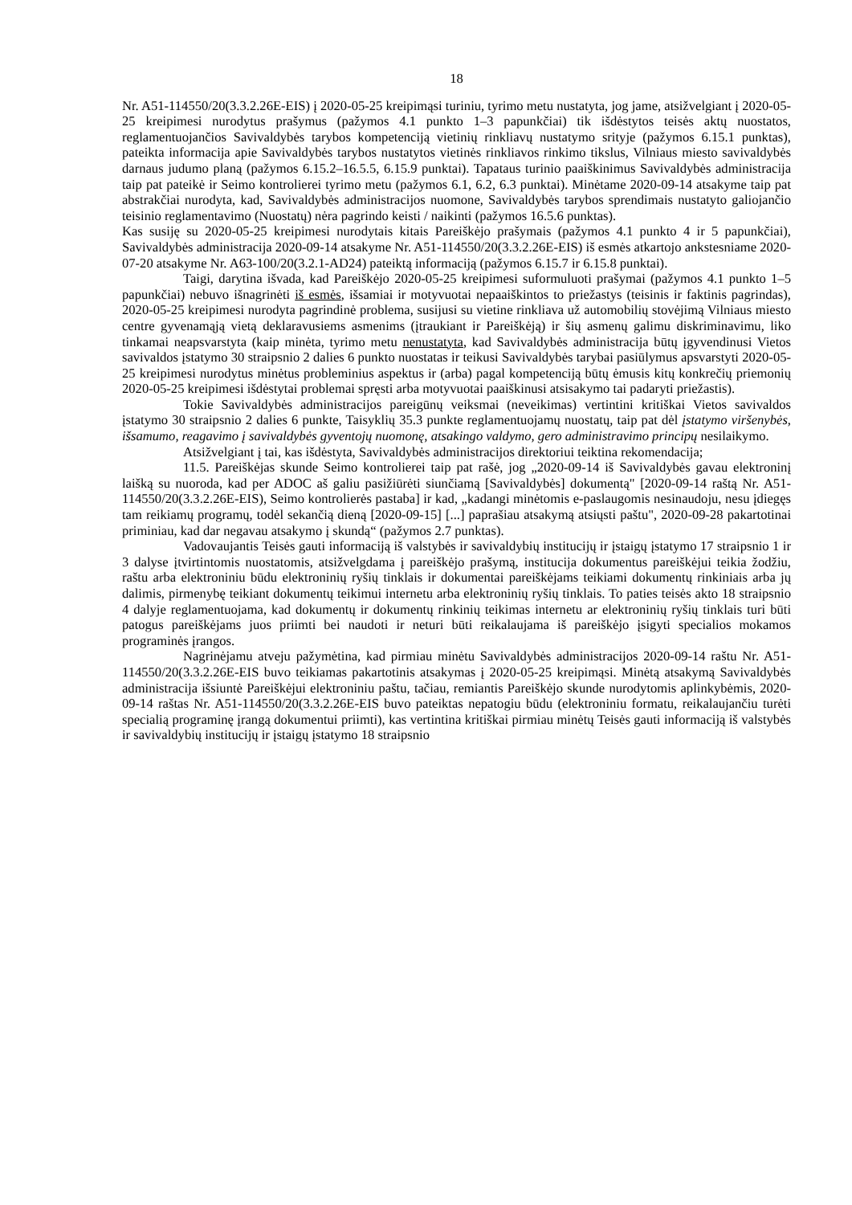18
Nr. A51-114550/20(3.3.2.26E-EIS) į 2020-05-25 kreipimąsi turiniu, tyrimo metu nustatyta, jog jame, atsižvelgiant į 2020-05-25 kreipimesi nurodytus prašymus (pažymos 4.1 punkto 1–3 papunkčiai) tik išdėstytos teisės aktų nuostatos, reglamentuojančios Savivaldybės tarybos kompetenciją vietinių rinkliavų nustatymo srityje (pažymos 6.15.1 punktas), pateikta informacija apie Savivaldybės tarybos nustatytos vietinės rinkliavos rinkimo tikslus, Vilniaus miesto savivaldybės darnaus judumo planą (pažymos 6.15.2–16.5.5, 6.15.9 punktai). Tapataus turinio paaiškinimus Savivaldybės administracija taip pat pateikė ir Seimo kontrolierei tyrimo metu (pažymos 6.1, 6.2, 6.3 punktai). Minėtame 2020-09-14 atsakyme taip pat abstrakčiai nurodyta, kad, Savivaldybės administracijos nuomone, Savivaldybės tarybos sprendimais nustatyto galiojančio teisinio reglamentavimo (Nuostatų) nėra pagrindo keisti / naikinti (pažymos 16.5.6 punktas).
Kas susiję su 2020-05-25 kreipimesi nurodytais kitais Pareiškėjo prašymais (pažymos 4.1 punkto 4 ir 5 papunkčiai), Savivaldybės administracija 2020-09-14 atsakyme Nr. A51-114550/20(3.3.2.26E-EIS) iš esmės atkartojo ankstesniame 2020-07-20 atsakyme Nr. A63-100/20(3.2.1-AD24) pateiktą informaciją (pažymos 6.15.7 ir 6.15.8 punktai).
Taigi, darytina išvada, kad Pareiškėjo 2020-05-25 kreipimesi suformuluoti prašymai (pažymos 4.1 punkto 1–5 papunkčiai) nebuvo išnagrinėti iš esmės, išsamiai ir motyvuotai nepaaiškintos to priežastys (teisinis ir faktinis pagrindas), 2020-05-25 kreipimesi nurodyta pagrindinė problema, susijusi su vietine rinkliava už automobilių stovėjimą Vilniaus miesto centre gyvenamąją vietą deklaravusiems asmenims (įtraukiant ir Pareiškėją) ir šių asmenų galimu diskriminavimu, liko tinkamai neapsvarstyta (kaip minėta, tyrimo metu nenustatyta, kad Savivaldybės administracija būtų įgyvendinusi Vietos savivaldos įstatymo 30 straipsnio 2 dalies 6 punkto nuostatas ir teikusi Savivaldybės tarybai pasiūlymus apsvarstyti 2020-05-25 kreipimesi nurodytus minėtus probleminius aspektus ir (arba) pagal kompetenciją būtų ėmusis kitų konkrečių priemonių 2020-05-25 kreipimesi išdėstytai problemai spręsti arba motyvuotai paaiškinusi atsisakymo tai padaryti priežastis).
Tokie Savivaldybės administracijos pareigūnų veiksmai (neveikimas) vertintini kritiškai Vietos savivaldos įstatymo 30 straipsnio 2 dalies 6 punkte, Taisyklių 35.3 punkte reglamentuojamų nuostatų, taip pat dėl įstatymo viršenybės, išsamumo, reagavimo į savivaldybės gyventojų nuomonę, atsakingo valdymo, gero administravimo principų nesilaikymo.
Atsižvelgiant į tai, kas išdėstyta, Savivaldybės administracijos direktoriui teiktina rekomendacija;
11.5. Pareiškėjas skunde Seimo kontrolierei taip pat rašė, jog „2020-09-14 iš Savivaldybės gavau elektroninį laišką su nuoroda, kad per ADOC aš galiu pasižiūrėti siunčiamą [Savivaldybės] dokumentą" [2020-09-14 raštą Nr. A51-114550/20(3.3.2.26E-EIS), Seimo kontrolierės pastaba] ir kad, „kadangi minėtomis e-paslaugomis nesinaudoju, nesu įdiegęs tam reikiamų programų, todėl sekančią dieną [2020-09-15] [...] paprašiau atsakymą atsiųsti paštu", 2020-09-28 pakartotinai priminiau, kad dar negavau atsakymo į skundą“ (pažymos 2.7 punktas).
Vadovaujantis Teisės gauti informaciją iš valstybės ir savivaldybių institucijų ir įstaigų įstatymo 17 straipsnio 1 ir 3 dalyse įtvirtintomis nuostatomis, atsižvelgdama į pareiškėjo prašymą, institucija dokumentus pareiškėjui teikia žodžiu, raštu arba elektroniniu būdu elektroninių ryšių tinklais ir dokumentai pareiškėjams teikiami dokumentų rinkiniais arba jų dalimis, pirmenybę teikiant dokumentų teikimui internetu arba elektroninių ryšių tinklais. To paties teisės akto 18 straipsnio 4 dalyje reglamentuojama, kad dokumentų ir dokumentų rinkinių teikimas internetu ar elektroninių ryšių tinklais turi būti patogus pareiškėjams juos priimti bei naudoti ir neturi būti reikalaujama iš pareiškėjo įsigyti specialios mokamos programinės įrangos.
Nagrinėjamu atveju pažymėtina, kad pirmiau minėtu Savivaldybės administracijos 2020-09-14 raštu Nr. A51-114550/20(3.3.2.26E-EIS buvo teikiamas pakartotinis atsakymas į 2020-05-25 kreipimąsi. Minėtą atsakymą Savivaldybės administracija išsiuntė Pareiškėjui elektroniniu paštu, tačiau, remiantis Pareiškėjo skunde nurodytomis aplinkybėmis, 2020-09-14 raštas Nr. A51-114550/20(3.3.2.26E-EIS buvo pateiktas nepatogiu būdu (elektroniniu formatu, reikalaujančiu turėti specialią programinę įrangą dokumentui priimti), kas vertintina kritiškai pirmiau minėtų Teisės gauti informaciją iš valstybės ir savivaldybių institucijų ir įstaigų įstatymo 18 straipsnio